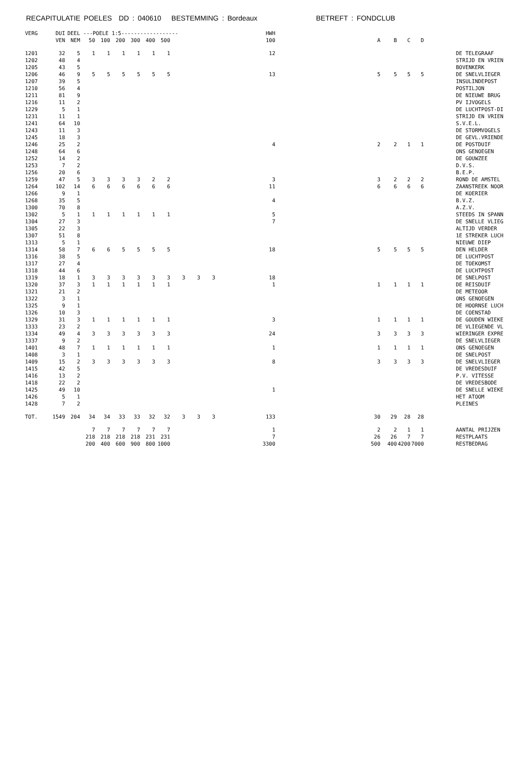RECAPITULATIE POELES DD : 040610 BESTEMMING : Bordeaux BETREFT : FONDCLUB
| VERG | DUI | DEEL | ---POELE 1:5------------------ | | | | | | | | | HWH | | | | | | |
| --- | --- | --- | --- | --- | --- | --- | --- | --- | --- | --- | --- | --- | --- | --- | --- | --- | --- | --- |
| | VEN | NEM | 50 | 100 | 200 | 300 | 400 | 500 | | | | 100 | A | B | C | D | | |
| 1201 | 32 | 5 | 1 | 1 | 1 | 1 | 1 | 1 | | | | 12 | | | | | | DE TELEGRAAF |
| 1202 | 48 | 4 | | | | | | | | | | | | | | | | STRIJD EN VRIEN |
| 1205 | 43 | 5 | | | | | | | | | | | | | | | | BOVENKERK |
| 1206 | 46 | 9 | 5 | 5 | 5 | 5 | 5 | 5 | | | | 13 | 5 | 5 | 5 | 5 | | DE SNELVLIEGER |
| 1207 | 39 | 5 | | | | | | | | | | | | | | | | INSULINDEPOST |
| 1210 | 56 | 4 | | | | | | | | | | | | | | | | POSTILJON |
| 1211 | 81 | 9 | | | | | | | | | | | | | | | | DE NIEUWE BRUG |
| 1216 | 11 | 2 | | | | | | | | | | | | | | | | PV IJVOGELS |
| 1229 | 5 | 1 | | | | | | | | | | | | | | | | DE LUCHTPOST-DI |
| 1231 | 11 | 1 | | | | | | | | | | | | | | | | STRIJD EN VRIEN |
| 1241 | 64 | 10 | | | | | | | | | | | | | | | | S.V.E.L. |
| 1243 | 11 | 3 | | | | | | | | | | | | | | | | DE STORMVOGELS |
| 1245 | 18 | 3 | | | | | | | | | | | | | | | | DE GEVL.VRIENDE |
| 1246 | 25 | 2 | | | | | | | | | | 4 | 2 | 2 | 1 | 1 | | DE POSTDUIF |
| 1248 | 64 | 6 | | | | | | | | | | | | | | | | ONS GENOEGEN |
| 1252 | 14 | 2 | | | | | | | | | | | | | | | | DE GOUWZEE |
| 1253 | 7 | 2 | | | | | | | | | | | | | | | | D.V.S. |
| 1256 | 20 | 6 | | | | | | | | | | | | | | | | B.E.P. |
| 1259 | 47 | 5 | 3 | 3 | 3 | 3 | 2 | 2 | | | | 3 | 3 | 2 | 2 | 2 | | ROND DE AMSTEL |
| 1264 | 102 | 14 | 6 | 6 | 6 | 6 | 6 | 6 | | | | 11 | 6 | 6 | 6 | 6 | | ZAANSTREEK NOOR |
| 1266 | 9 | 1 | | | | | | | | | | | | | | | | DE KOERIER |
| 1268 | 35 | 5 | | | | | | | | | | 4 | | | | | | B.V.Z. |
| 1300 | 70 | 8 | | | | | | | | | | | | | | | | A.Z.V. |
| 1302 | 5 | 1 | 1 | 1 | 1 | 1 | 1 | 1 | | | | 5 | | | | | | STEEDS IN SPANN |
| 1304 | 27 | 3 | | | | | | | | | | 7 | | | | | | DE SNELLE VLIEG |
| 1305 | 22 | 3 | | | | | | | | | | | | | | | | ALTIJD VERDER |
| 1307 | 51 | 8 | | | | | | | | | | | | | | | | 1E STREKER LUCH |
| 1313 | 5 | 1 | | | | | | | | | | | | | | | | NIEUWE DIEP |
| 1314 | 58 | 7 | 6 | 6 | 5 | 5 | 5 | 5 | | | | 18 | 5 | 5 | 5 | 5 | | DEN HELDER |
| 1316 | 38 | 5 | | | | | | | | | | | | | | | | DE LUCHTPOST |
| 1317 | 27 | 4 | | | | | | | | | | | | | | | | DE TOEKOMST |
| 1318 | 44 | 6 | | | | | | | | | | | | | | | | DE LUCHTPOST |
| 1319 | 18 | 1 | 3 | 3 | 3 | 3 | 3 | 3 | 3 | 3 | 3 | 18 | | | | | | DE SNELPOST |
| 1320 | 37 | 3 | 1 | 1 | 1 | 1 | 1 | 1 | | | | 1 | 1 | 1 | 1 | 1 | | DE REISDUIF |
| 1321 | 21 | 2 | | | | | | | | | | | | | | | | DE METEOOR |
| 1322 | 3 | 1 | | | | | | | | | | | | | | | | ONS GENOEGEN |
| 1325 | 9 | 1 | | | | | | | | | | | | | | | | DE HOORNSE LUCH |
| 1326 | 10 | 3 | | | | | | | | | | | | | | | | DE COENSTAD |
| 1329 | 31 | 3 | 1 | 1 | 1 | 1 | 1 | 1 | | | | 3 | 1 | 1 | 1 | 1 | | DE GOUDEN WIEKE |
| 1333 | 23 | 2 | | | | | | | | | | | | | | | | DE VLIEGENDE VL |
| 1334 | 49 | 4 | 3 | 3 | 3 | 3 | 3 | 3 | | | | 24 | 3 | 3 | 3 | 3 | | WIERINGER EXPRE |
| 1337 | 9 | 2 | | | | | | | | | | | | | | | | DE SNELVLIEGER |
| 1401 | 48 | 7 | 1 | 1 | 1 | 1 | 1 | 1 | | | | 1 | 1 | 1 | 1 | 1 | | ONS GENOEGEN |
| 1408 | 3 | 1 | | | | | | | | | | | | | | | | DE SNELPOST |
| 1409 | 15 | 2 | 3 | 3 | 3 | 3 | 3 | 3 | | | | 8 | 3 | 3 | 3 | 3 | | DE SNELVLIEGER |
| 1415 | 42 | 5 | | | | | | | | | | | | | | | | DE VREDESDUIF |
| 1416 | 13 | 2 | | | | | | | | | | | | | | | | P.V. VITESSE |
| 1418 | 22 | 2 | | | | | | | | | | | | | | | | DE VREDESBODE |
| 1425 | 49 | 10 | | | | | | | | | | 1 | | | | | | DE SNELLE WIEKE |
| 1426 | 5 | 1 | | | | | | | | | | | | | | | | HET ATOOM |
| 1428 | 7 | 2 | | | | | | | | | | | | | | | | PLEINES |
| TOT. | 1549 | 204 | 34 | 34 | 33 | 33 | 32 | 32 | 3 | 3 | 3 | 133 | 30 | 29 | 28 | 28 | | |
| | | | 7 | 7 | 7 | 7 | 7 | 7 | | | | 1 | 2 | 2 | 1 | 1 | | AANTAL PRIJZEN |
| | | | 218 | 218 | 218 | 218 | 231 | 231 | | | | 7 | 26 | 26 | 7 | 7 | | RESTPLAATS |
| | | | 200 | 400 | 600 | 900 | 800 | 1000 | | | | 3300 | 500 | 400 | 4200 | 7000 | | RESTBEDRAG |